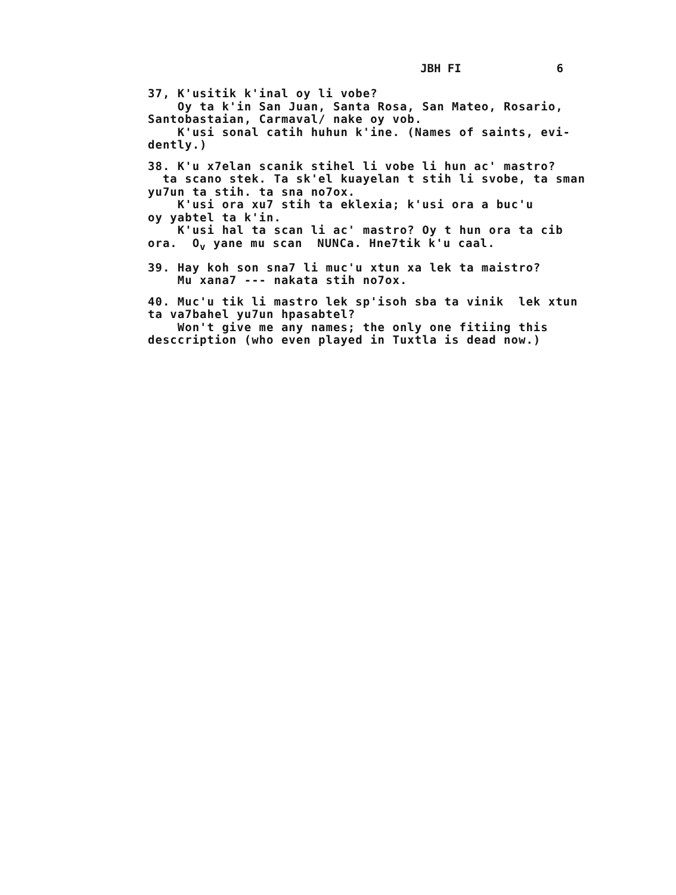JBH FI 6
37, K'usitik k'inal oy li vobe? Oy ta k'in San Juan, Santa Rosa, San Mateo, Rosario, Santobastaian, Carmaval/ nake oy vob. K'usi sonal catih huhun k'ine. (Names of saints, evi- dently.)
38. K'u x7elan scanik stihel li vobe li hun ac' mastro? ta scano stek. Ta sk'el kuayelan t stih li svobe, ta sman yu7un ta stih. ta sna no7ox. K'usi ora xu7 stih ta eklexia; k'usi ora a buc'u oy yabtel ta k'in. K'usi hal ta scan li ac' mastro? Oy t hun ora ta cib ora. O<sub>v</sub> yane mu scan NUNCa. Hne7tik k'u caal.
39. Hay koh son sna7 li muc'u xtun xa lek ta maistro? Mu xana7 --- nakata stih no7ox.
40. Muc'u tik li mastro lek sp'isoh sba ta vinik lek xtun ta va7bahel yu7un hpasabtel? Won't give me any names; the only one fitiing this desccription (who even played in Tuxtla is dead now.)